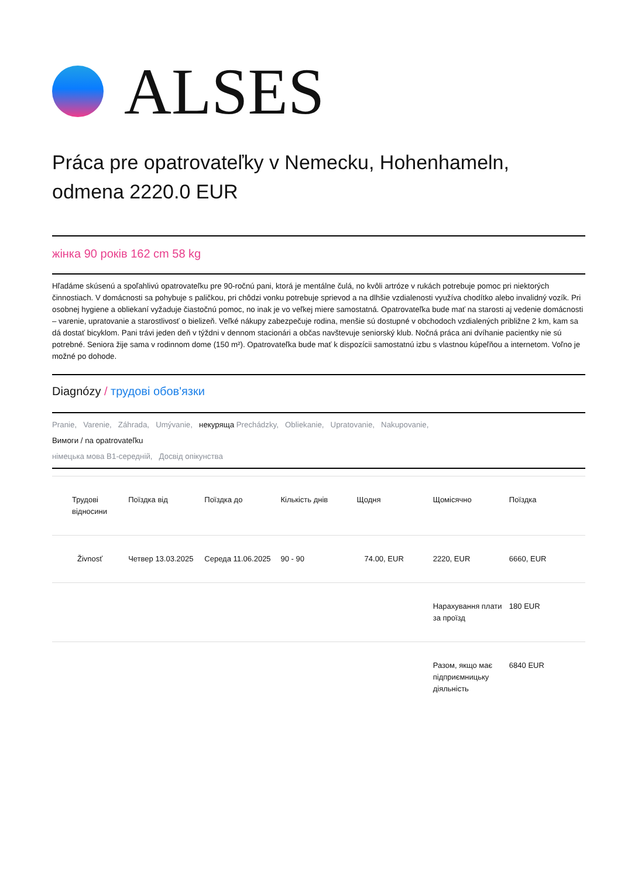ALSES
Práca pre opatrovateľky v Nemecku, Hohenhameln, odmena 2220.0 EUR
жінка 90 років 162 cm 58 kg
Hľadáme skúsenú a spoľahlivú opatrovateľku pre 90-ročnú pani, ktorá je mentálne čulá, no kvôli artróze v rukách potrebuje pomoc pri niektorých činnostiach. V domácnosti sa pohybuje s paličkou, pri chôdzi vonku potrebuje sprievod a na dlhšie vzdialenosti využíva chodítko alebo invalidný vozík. Pri osobnej hygiene a obliekaní vyžaduje čiastočnú pomoc, no inak je vo veľkej miere samostatná. Opatrovateľka bude mať na starosti aj vedenie domácnosti – varenie, upratovanie a starostlivosť o bielizeň. Veľké nákupy zabezpečuje rodina, menšie sú dostupné v obchodoch vzdialených približne 2 km, kam sa dá dostať bicyklom. Pani trávi jeden deň v týždni v dennom stacionári a občas navštevuje seniorský klub. Nočná práca ani dvíhanie pacientky nie sú potrebné. Seniora žije sama v rodinnom dome (150 m²). Opatrovateľka bude mať k dispozícii samostatnú izbu s vlastnou kúpeľňou a internetom. Voľno je možné po dohode.
Diagnózy / трудові обов'язки
Pranie, Varenie, Záhrada, Umývanie, некуряща Prechádzky, Obliekanie, Upratovanie, Nakupovanie,
Вимоги / na opatrovateľku
німецька мова B1-середній, Досвід опікунства
| Трудові відносини | Поїздка від | Поїздка до | Кількість днів | Щодня | Щомісячно | Поїздка |
| --- | --- | --- | --- | --- | --- | --- |
| Živnosť | Четвер 13.03.2025 | Середа 11.06.2025 | 90 - 90 | 74.00, EUR | 2220, EUR | 6660, EUR |
| | | | | | Нарахування плати за проїзд | 180 EUR |
| | | | | | Разом, якщо має підприємницьку діяльність | 6840 EUR |